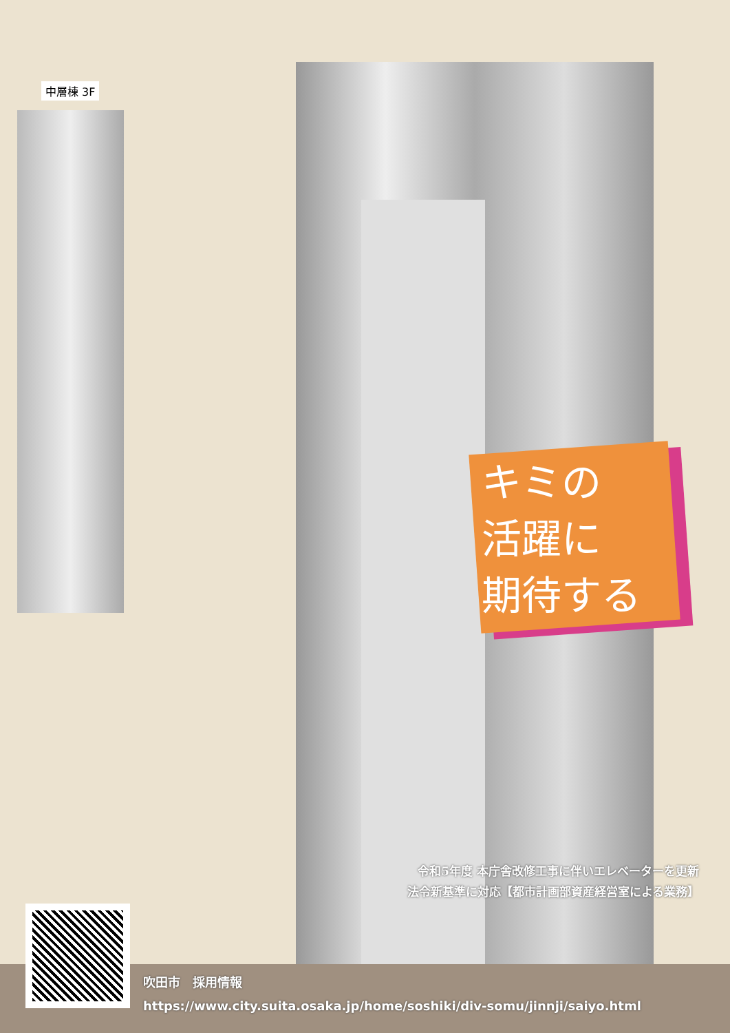中層棟 3F
キミの
活躍に
期待する
令和5年度 本庁舎改修工事に伴いエレベーターを更新
法令新基準に対応【都市計画部資産経営室による業務】
吹田市　採用情報
https://www.city.suita.osaka.jp/home/soshiki/div-somu/jinnji/saiyo.html